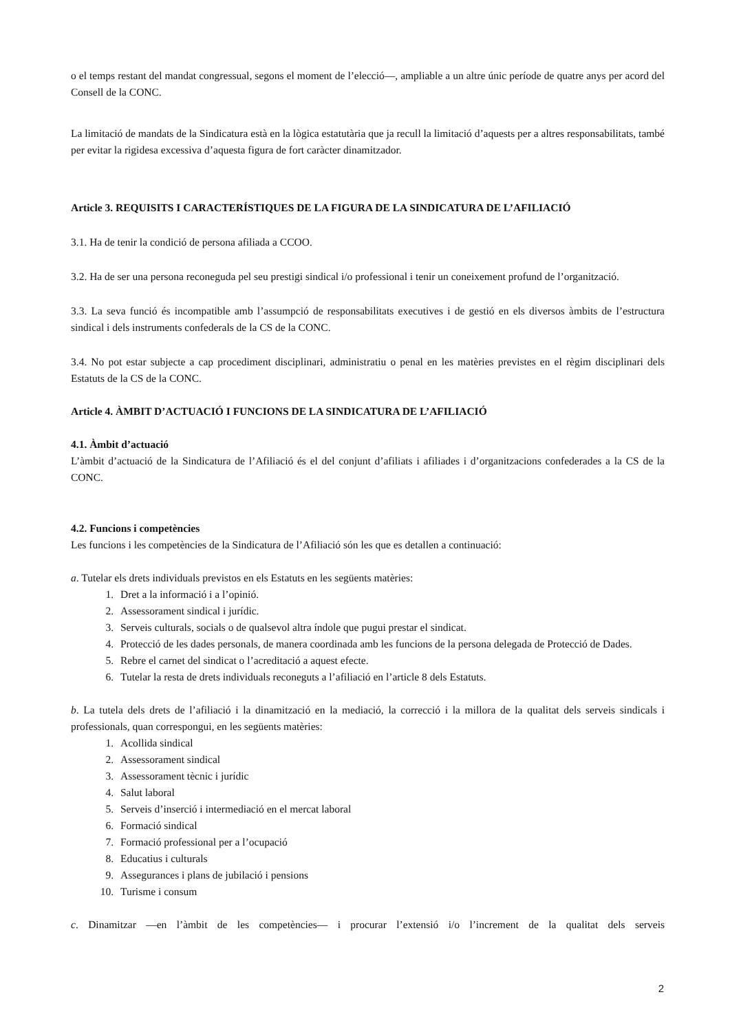o el temps restant del mandat congressual, segons el moment de l’elecció—, ampliable a un altre únic període de quatre anys per acord del Consell de la CONC.
La limitació de mandats de la Sindicatura està en la lògica estatutària que ja recull la limitació d’aquests per a altres responsabilitats, també per evitar la rigidesa excessiva d’aquesta figura de fort caràcter dinamitzador.
Article 3. REQUISITS I CARACTERÍSTIQUES DE LA FIGURA DE LA SINDICATURA DE L’AFILIACIÓ
3.1. Ha de tenir la condició de persona afiliada a CCOO.
3.2. Ha de ser una persona reconeguda pel seu prestigi sindical i/o professional i tenir un coneixement profund de l’organització.
3.3. La seva funció és incompatible amb l’assumpció de responsabilitats executives i de gestió en els diversos àmbits de l’estructura sindical i dels instruments confederals de la CS de la CONC.
3.4. No pot estar subjecte a cap procediment disciplinari, administratiu o penal en les matèries previstes en el règim disciplinari dels Estatuts de la CS de la CONC.
Article 4. ÀMBIT D’ACTUACIÓ I FUNCIONS DE LA SINDICATURA DE L’AFILIACIÓ
4.1. Àmbit d’actuació
L’àmbit d’actuació de la Sindicatura de l’Afiliació és el del conjunt d’afiliats i afiliades i d’organitzacions confederades a la CS de la CONC.
4.2. Funcions i competències
Les funcions i les competències de la Sindicatura de l’Afiliació són les que es detallen a continuació:
a. Tutelar els drets individuals previstos en els Estatuts en les següents matèries:
1. Dret a la informació i a l’opinió.
2. Assessorament sindical i jurídic.
3. Serveis culturals, socials o de qualsevol altra índole que pugui prestar el sindicat.
4. Protecció de les dades personals, de manera coordinada amb les funcions de la persona delegada de Protecció de Dades.
5. Rebre el carnet del sindicat o l’acreditació a aquest efecte.
6. Tutelar la resta de drets individuals reconeguts a l’afiliació en l’article 8 dels Estatuts.
b. La tutela dels drets de l’afiliació i la dinamització en la mediació, la correcció i la millora de la qualitat dels serveis sindicals i professionals, quan correspongui, en les següents matèries:
1. Acollida sindical
2. Assessorament sindical
3. Assessorament tècnic i jurídic
4. Salut laboral
5. Serveis d’inserció i intermediació en el mercat laboral
6. Formació sindical
7. Formació professional per a l’ocupació
8. Educatius i culturals
9. Assegurances i plans de jubilació i pensions
10. Turisme i consum
c. Dinamitzar —en l’àmbit de les competències— i procurar l’extensió i/o l’increment de la qualitat dels serveis
2